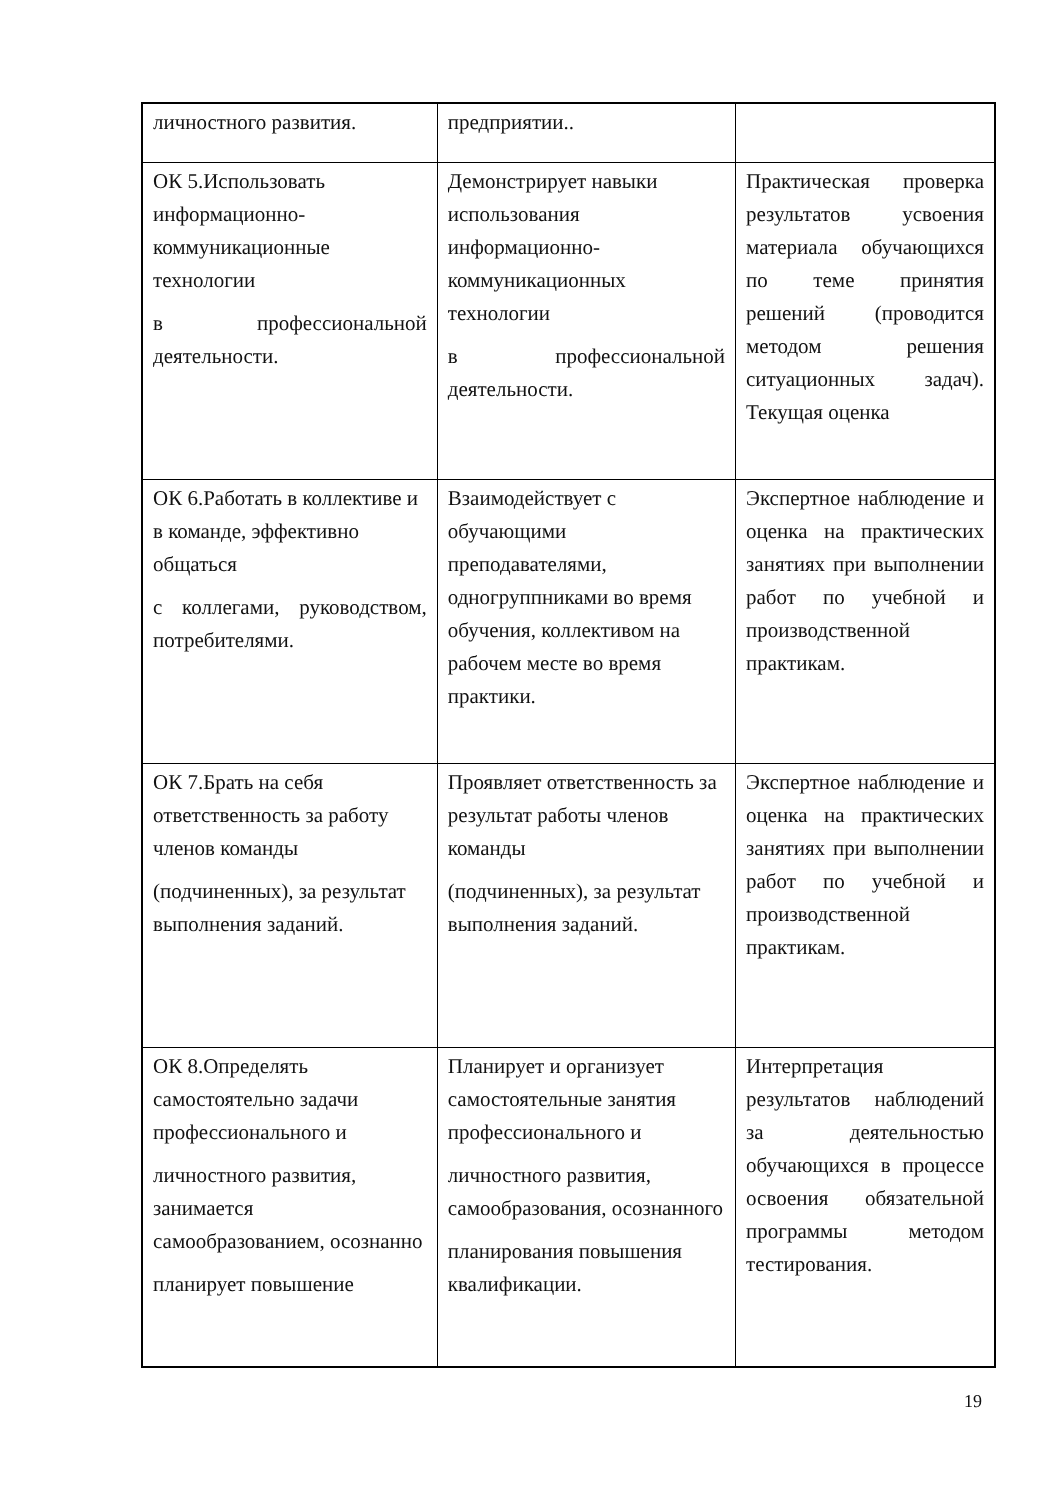| личностного развития. | предприятии.. | |
| ОК 5.Использовать информационно-коммуникационные технологии в профессиональной деятельности. | Демонстрирует навыки использования информационно-коммуникационных технологии в профессиональной деятельности. | Практическая проверка результатов усвоения материала обучающихся по теме принятия решений (проводится методом решения ситуационных задач). Текущая оценка |
| ОК 6.Работать в коллективе и в команде, эффективно общаться с коллегами, руководством, потребителями. | Взаимодействует с обучающими преподавателями, одногруппниками во время обучения, коллективом на рабочем месте во время практики. | Экспертное наблюдение и оценка на практических занятиях при выполнении работ по учебной и производственной практикам. |
| ОК 7.Брать на себя ответственность за работу членов команды (подчиненных), за результат выполнения заданий. | Проявляет ответственность за результат работы членов команды (подчиненных), за результат выполнения заданий. | Экспертное наблюдение и оценка на практических занятиях при выполнении работ по учебной и производственной практикам. |
| ОК 8.Определять самостоятельно задачи профессионального и личностного развития, занимается самообразованием, осознанно планирует повышение | Планирует и организует самостоятельные занятия профессионального и личностного развития, самообразования, осознанного планирования повышения квалификации. | Интерпретация результатов наблюдений за деятельностью обучающихся в процессе освоения обязательной программы методом тестирования. |
19